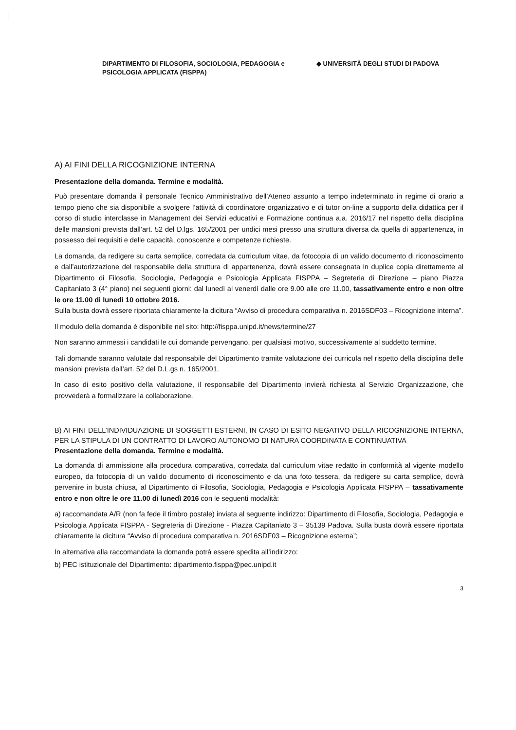DIPARTIMENTO DI FILOSOFIA, SOCIOLOGIA, PEDAGOGIA e PSICOLOGIA APPLICATA (FISPPA)
◆ UNIVERSITÀ DEGLI STUDI DI PADOVA
A) AI FINI DELLA RICOGNIZIONE INTERNA
Presentazione della domanda. Termine e modalità.
Può presentare domanda il personale Tecnico Amministrativo dell’Ateneo assunto a tempo indeterminato in regime di orario a tempo pieno che sia disponibile a svolgere l’attività di coordinatore organizzativo e di tutor on-line a supporto della didattica per il corso di studio interclasse in Management dei Servizi educativi e Formazione continua a.a. 2016/17 nel rispetto della disciplina delle mansioni prevista dall’art. 52 del D.lgs. 165/2001 per undici mesi presso una struttura diversa da quella di appartenenza, in possesso dei requisiti e delle capacità, conoscenze e competenze richieste.
La domanda, da redigere su carta semplice, corredata da curriculum vitae, da fotocopia di un valido documento di riconoscimento e dall’autorizzazione del responsabile della struttura di appartenenza, dovrà essere consegnata in duplice copia direttamente al Dipartimento di Filosofia, Sociologia, Pedagogia e Psicologia Applicata FISPPA – Segreteria di Direzione – piano Piazza Capitaniato 3 (4° piano) nei seguenti giorni: dal lunedì al venerdì dalle ore 9.00 alle ore 11.00, tassativamente entro e non oltre le ore 11.00 di lunedì 10 ottobre 2016.
Sulla busta dovrà essere riportata chiaramente la dicitura “Avviso di procedura comparativa n. 2016SDF03 – Ricognizione interna”.
Il modulo della domanda è disponibile nel sito: http://fisppa.unipd.it/news/termine/27
Non saranno ammessi i candidati le cui domande pervengano, per qualsiasi motivo, successivamente al suddetto termine.
Tali domande saranno valutate dal responsabile del Dipartimento tramite valutazione dei curricula nel rispetto della disciplina delle mansioni prevista dall’art. 52 del D.L.gs n. 165/2001.
In caso di esito positivo della valutazione, il responsabile del Dipartimento invierà richiesta al Servizio Organizzazione, che provvederà a formalizzare la collaborazione.
B) AI FINI DELL’INDIVIDUAZIONE DI SOGGETTI ESTERNI, IN CASO DI ESITO NEGATIVO DELLA RICOGNIZIONE INTERNA, PER LA STIPULA DI UN CONTRATTO DI LAVORO AUTONOMO DI NATURA COORDINATA E CONTINUATIVA
Presentazione della domanda. Termine e modalità.
La domanda di ammissione alla procedura comparativa, corredata dal curriculum vitae redatto in conformità al vigente modello europeo, da fotocopia di un valido documento di riconoscimento e da una foto tessera, da redigere su carta semplice, dovrà pervenire in busta chiusa, al Dipartimento di Filosofia, Sociologia, Pedagogia e Psicologia Applicata FISPPA – tassativamente entro e non oltre le ore 11.00 di lunedì 2016 con le seguenti modalità:
a) raccomandata A/R (non fa fede il timbro postale) inviata al seguente indirizzo: Dipartimento di Filosofia, Sociologia, Pedagogia e Psicologia Applicata FISPPA - Segreteria di Direzione - Piazza Capitaniato 3 – 35139 Padova. Sulla busta dovrà essere riportata chiaramente la dicitura “Avviso di procedura comparativa n. 2016SDF03 – Ricognizione esterna”;
In alternativa alla raccomandata la domanda potrà essere spedita all’indirizzo:
b) PEC istituzionale del Dipartimento: dipartimento.fisppa@pec.unipd.it
3